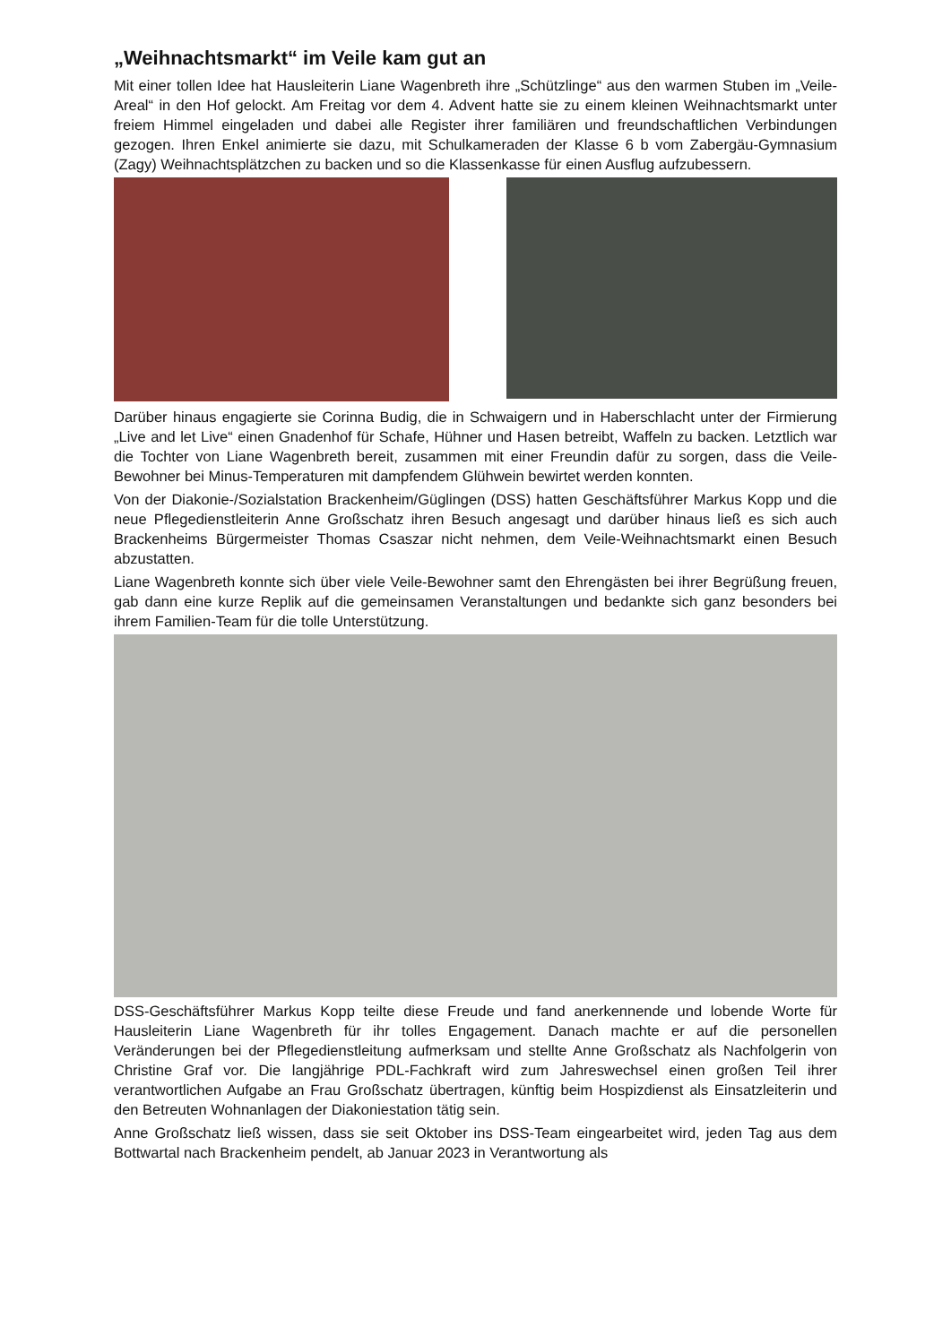„Weihnachtsmarkt“ im Veile kam gut an
Mit einer tollen Idee hat Hausleiterin Liane Wagenbreth ihre „Schützlinge“ aus den warmen Stuben im „Veile-Areal“ in den Hof gelockt. Am Freitag vor dem 4. Advent hatte sie zu einem kleinen Weihnachtsmarkt unter freiem Himmel eingeladen und dabei alle Register ihrer famili­ären und freundschaftlichen Verbindungen gezogen. Ihren Enkel animierte sie dazu, mit Schul­kameraden der Klasse 6 b vom Zabergäu-Gymnasium (Zagy) Weihnachtsplätzchen zu backen und so die Klassenkasse für einen Ausflug aufzubessern.
Darüber hinaus engagierte sie Corinna Budig, die in Schwaigern und in Haberschlacht unter der Firmierung „Live and let Live“ einen Gnadenhof für Schafe, Hühner und Hasen betreibt, Waffeln zu backen. Letztlich war die Tochter von Liane Wagenbreth bereit, zusammen mit einer Freundin dafür zu sorgen, dass die Veile-Bewohner bei Minus-Temperaturen mit damp­fendem Glühwein bewirtet werden konnten.
Von der Diakonie-/Sozialstation Brackenheim/Güglingen (DSS) hatten Geschäftsführer Mar­kus Kopp und die neue Pflegedienstleiterin Anne Großschatz ihren Besuch angesagt und dar­über hinaus ließ es sich auch Brackenheims Bürgermeister Thomas Csaszar nicht nehmen, dem Veile-Weihnachtsmarkt einen Besuch abzustatten.
Liane Wagenbreth konnte sich über viele Veile-Bewohner samt den Ehrengästen bei ihrer Be­grüßung freuen, gab dann eine kurze Replik auf die gemeinsamen Veranstaltungen und be­dankte sich ganz besonders bei ihrem Familien-Team für die tolle Unterstützung.
DSS-Geschäftsführer Markus Kopp teilte diese Freude und fand anerkennende und lobende Worte für Hausleiterin Liane Wagenbreth für ihr tolles Engagement. Danach machte er auf die personellen Veränderungen bei der Pflegedienstleitung aufmerksam und stellte Anne Groß­schatz als Nachfolgerin von Christine Graf vor. Die langjährige PDL-Fachkraft wird zum Jah­reswechsel einen großen Teil ihrer verantwortlichen Aufgabe an Frau Großschatz übertragen, künftig beim Hospizdienst als Einsatzleiterin und den Betreuten Wohnanlagen der Diakonie­station tätig sein.
Anne Großschatz ließ wissen, dass sie seit Oktober ins DSS-Team eingearbeitet wird, jeden Tag aus dem Bottwartal nach Brackenheim pendelt, ab Januar 2023 in Verantwortung als